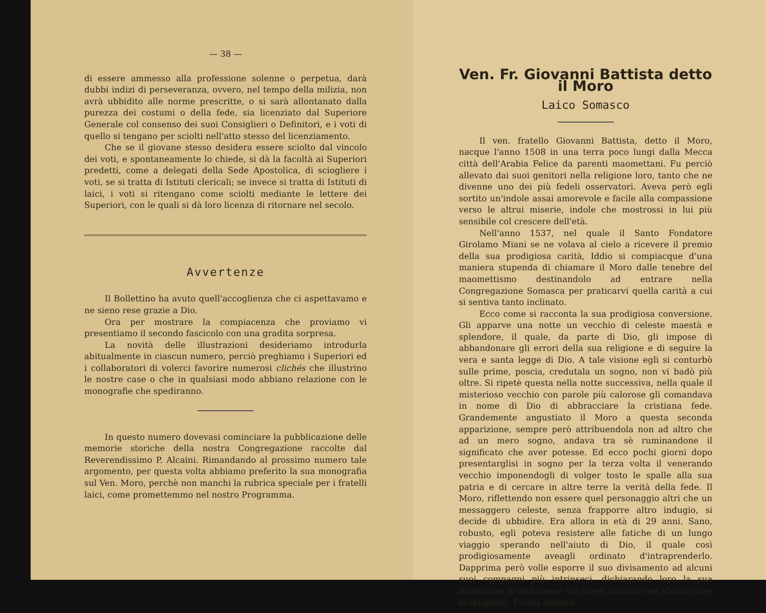— 38 —
di essere ammesso alla professione solenne o perpetua, darà dubbi indizi di perseveranza, ovvero, nel tempo della milizia, non avrà ubbidito alle norme prescritte, o si sarà allontanato dalla purezza dei costumi o della fede, sia licenziato dal Superiore Generale col consenso dei suoi Consiglieri o Definitori, e i voti di quello si tengano per sciolti nell'atto stesso del licenziamento.
Che se il giovane stesso desidera essere sciolto dal vincolo dei voti, e spontaneamente lo chiede, si dà la facoltà ai Superiori predetti, come a delegati della Sede Apostolica, di sciogliere i voti, se si tratta di Istituti clericali; se invece si tratta di Istituti di laici, i voti si ritengano come sciolti mediante le lettere dei Superiori, con le quali si dà loro licenza di ritornare nel secolo.
Avvertenze
Il Bollettino ha avuto quell'accoglienza che ci aspettavamo e ne sieno rese grazie a Dio.
Ora per mostrare la compiacenza che proviamo vi presentiamo il secondo fascicolo con una gradita sorpresa.
La novità delle illustrazioni desideriamo introdurla abitualmente in ciascun numero, perciò preghiamo i Superiori ed i collaboratori di volerci favorire numerosi clichés che illustrino le nostre case o che in qualsiasi modo abbiano relazione con le monografie che spediranno.
In questo numero dovevasi cominciare la pubblicazione delle memorie storiche della nostra Congregazione raccolte dal Reverendissimo P. Alcaini. Rimandando al prossimo numero tale argomento, per questa volta abbiamo preferito la sua monografia sul Ven. Moro, perchè non manchi la rubrica speciale per i fratelli laici, come promettemmo nel nostro Programma.
Ven. Fr. Giovanni Battista detto il Moro
Laico Somasco
Il ven. fratello Giovanni Battista, detto il Moro, nacque l'anno 1508 in una terra poco lungi dalla Mecca città dell'Arabia Felice da parenti maomettani. Fu perciò allevato dai suoi genitori nella religione loro, tanto che ne divenne uno dei più fedeli osservatori. Aveva però egli sortito un'indole assai amorevole e facile alla compassione verso le altrui miserie, indole che mostrossi in lui più sensibile col crescere dell'età.
Nell'anno 1537, nel quale il Santo Fondatore Girolamo Miani se ne volava al cielo a ricevere il premio della sua prodigiosa carità, Iddio si compiacque d'una maniera stupenda di chiamare il Moro dalle tenebre del maomettismo destinandolo ad entrare nella Congregazione Somasca per praticarvi quella carità a cui si sentiva tanto inclinato.
Ecco come si racconta la sua prodigiosa conversione. Gli apparve una notte un vecchio di celeste maestà e splendore, il quale, da parte di Dio, gli impose di abbandonare gli errori della sua religione e di seguire la vera e santa legge di Dio. A tale visione egli si conturbò sulle prime, poscia, credutala un sogno, non vi badò più oltre. Si ripetè questa nella notte successiva, nella quale il misterioso vecchio con parole più calorose gli comandava in nome di Dio di abbracciare la cristiana fede. Grandemente angustiato il Moro a questa seconda apparizione, sempre però attribuendola non ad altro che ad un mero sogno, andava tra sè ruminandone il significato che aver potesse. Ed ecco pochi giorni dopo presentarglisi in sogno per la terza volta il venerando vecchio imponendogli di volger tosto le spalle alla sua patria e di cercare in altre terre la verità della fede. Il Moro, riflettendo non essere quel personaggio altri che un messaggero celeste, senza frapporre altro indugio, si decide di ubbidire. Era allora in età di 29 anni. Sano, robusto, egli poteva resistere alle fatiche di un lungo viaggio sperando nell'aiuto di Dio, il quale così prodigiosamente aveagli ordinato d'intraprenderlo. Dapprima però volle esporre il suo divisamento ad alcuni suoi compagni più intrinseci, dichiarando loro la sua intenzione di andarsene tra paesi cristiani ed abbracciare la religione. Tocchi costoro